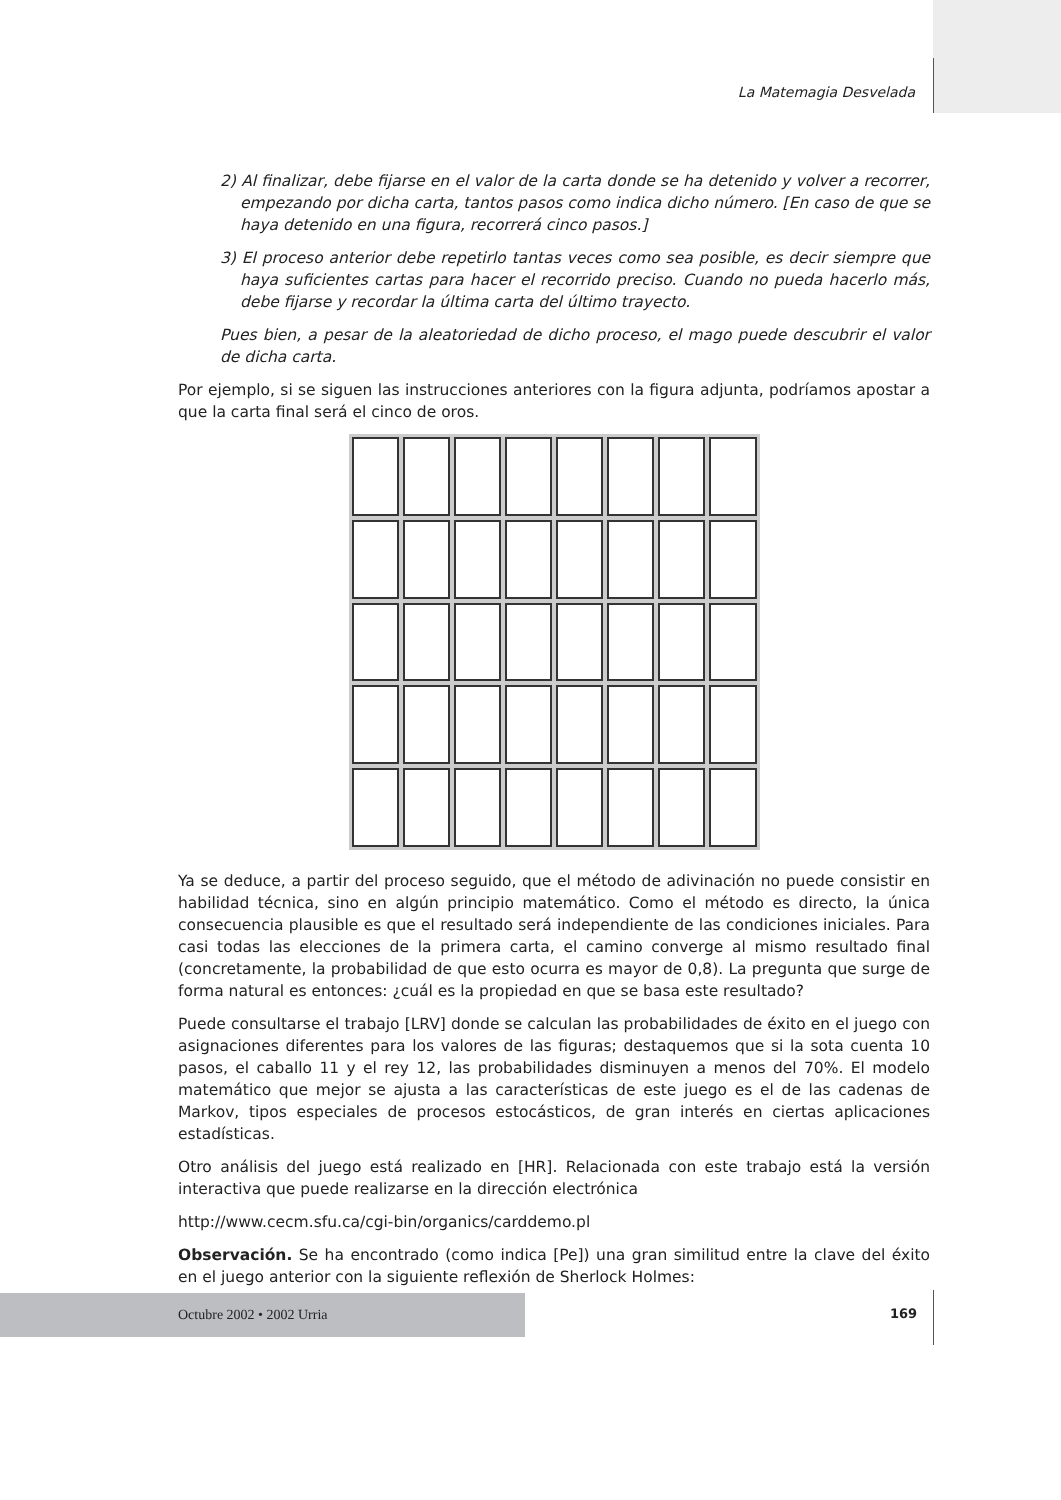La Matemagia Desvelada
2) Al finalizar, debe fijarse en el valor de la carta donde se ha detenido y volver a recorrer, empezando por dicha carta, tantos pasos como indica dicho número. [En caso de que se haya detenido en una figura, recorrerá cinco pasos.]
3) El proceso anterior debe repetirlo tantas veces como sea posible, es decir siempre que haya suficientes cartas para hacer el recorrido preciso. Cuando no pueda hacerlo más, debe fijarse y recordar la última carta del último trayecto.
Pues bien, a pesar de la aleatoriedad de dicho proceso, el mago puede descubrir el valor de dicha carta.
Por ejemplo, si se siguen las instrucciones anteriores con la figura adjunta, podríamos apostar a que la carta final será el cinco de oros.
Ya se deduce, a partir del proceso seguido, que el método de adivinación no puede consistir en habilidad técnica, sino en algún principio matemático. Como el método es directo, la única consecuencia plausible es que el resultado será independiente de las condiciones iniciales. Para casi todas las elecciones de la primera carta, el camino converge al mismo resultado final (concretamente, la probabilidad de que esto ocurra es mayor de 0,8). La pregunta que surge de forma natural es entonces: ¿cuál es la propiedad en que se basa este resultado?
Puede consultarse el trabajo [LRV] donde se calculan las probabilidades de éxito en el juego con asignaciones diferentes para los valores de las figuras; destaquemos que si la sota cuenta 10 pasos, el caballo 11 y el rey 12, las probabilidades disminuyen a menos del 70%. El modelo matemático que mejor se ajusta a las características de este juego es el de las cadenas de Markov, tipos especiales de procesos estocásticos, de gran interés en ciertas aplicaciones estadísticas.
Otro análisis del juego está realizado en [HR]. Relacionada con este trabajo está la versión interactiva que puede realizarse en la dirección electrónica
http://www.cecm.sfu.ca/cgi-bin/organics/carddemo.pl
Observación. Se ha encontrado (como indica [Pe]) una gran similitud entre la clave del éxito en el juego anterior con la siguiente reflexión de Sherlock Holmes:
Octubre 2002 • 2002 Urria
169